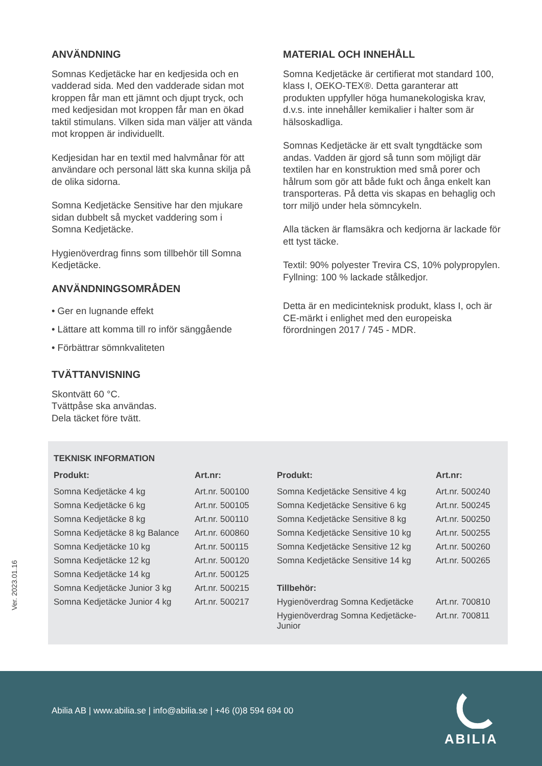ANVÄNDNING
Somnas Kedjetäcke har en kedjesida och en vadderad sida. Med den vadderade sidan mot kroppen får man ett jämnt och djupt tryck, och med kedjesidan mot kroppen får man en ökad taktil stimulans. Vilken sida man väljer att vända mot kroppen är individuellt.
Kedjesidan har en textil med halvmånar för att användare och personal lätt ska kunna skilja på de olika sidorna.
Somna Kedjetäcke Sensitive har den mjukare sidan dubbelt så mycket vaddering som i Somna Kedjetäcke.
Hygienöverdrag finns som tillbehör till Somna Kedjetäcke.
ANVÄNDNINGSOMRÅDEN
• Ger en lugnande effekt
• Lättare att komma till ro inför sänggående
• Förbättrar sömnkvaliteten
TVÄTTANVISNING
Skontvätt 60 °C.
Tvättpåse ska användas.
Dela täcket före tvätt.
MATERIAL OCH INNEHÅLL
Somna Kedjetäcke är certifierat mot standard 100, klass I, OEKO-TEX®. Detta garanterar att produkten uppfyller höga humanekologiska krav, d.v.s. inte innehåller kemikalier i halter som är hälsoskadliga.
Somnas Kedjetäcke är ett svalt tyngdtäcke som andas. Vadden är gjord så tunn som möjligt där textilen har en konstruktion med små porer och hålrum som gör att både fukt och ånga enkelt kan transporteras. På detta vis skapas en behaglig och torr miljö under hela sömncykeln.
Alla täcken är flamsäkra och kedjorna är lackade för ett tyst täcke.
Textil: 90% polyester Trevira CS, 10% polypropylen. Fyllning: 100 % lackade stålkedjor.
Detta är en medicinteknisk produkt, klass I, och är CE-märkt i enlighet med den europeiska förordningen 2017 / 745 - MDR.
TEKNISK INFORMATION
| Produkt: | Art.nr: | Produkt: | Art.nr: |
| --- | --- | --- | --- |
| Somna Kedjetäcke 4 kg | Art.nr. 500100 | Somna Kedjetäcke Sensitive 4 kg | Art.nr. 500240 |
| Somna Kedjetäcke 6 kg | Art.nr. 500105 | Somna Kedjetäcke Sensitive 6 kg | Art.nr. 500245 |
| Somna Kedjetäcke 8 kg | Art.nr. 500110 | Somna Kedjetäcke Sensitive 8 kg | Art.nr. 500250 |
| Somna Kedjetäcke 8 kg Balance | Art.nr. 600860 | Somna Kedjetäcke Sensitive 10 kg | Art.nr. 500255 |
| Somna Kedjetäcke 10 kg | Art.nr. 500115 | Somna Kedjetäcke Sensitive 12 kg | Art.nr. 500260 |
| Somna Kedjetäcke 12 kg | Art.nr. 500120 | Somna Kedjetäcke Sensitive 14 kg | Art.nr. 500265 |
| Somna Kedjetäcke 14 kg | Art.nr. 500125 | | |
| Somna Kedjetäcke Junior 3 kg | Art.nr. 500215 | Tillbehör: | |
| Somna Kedjetäcke Junior 4 kg | Art.nr. 500217 | Hygienöverdrag Somna Kedjetäcke | Art.nr. 700810 |
| | | Hygienöverdrag Somna Kedjetäcke-Junior | Art.nr. 700811 |
Ver. 2023.01.16
Abilia AB | www.abilia.se | info@abilia.se | +46 (0)8 594 694 00
ABILIA